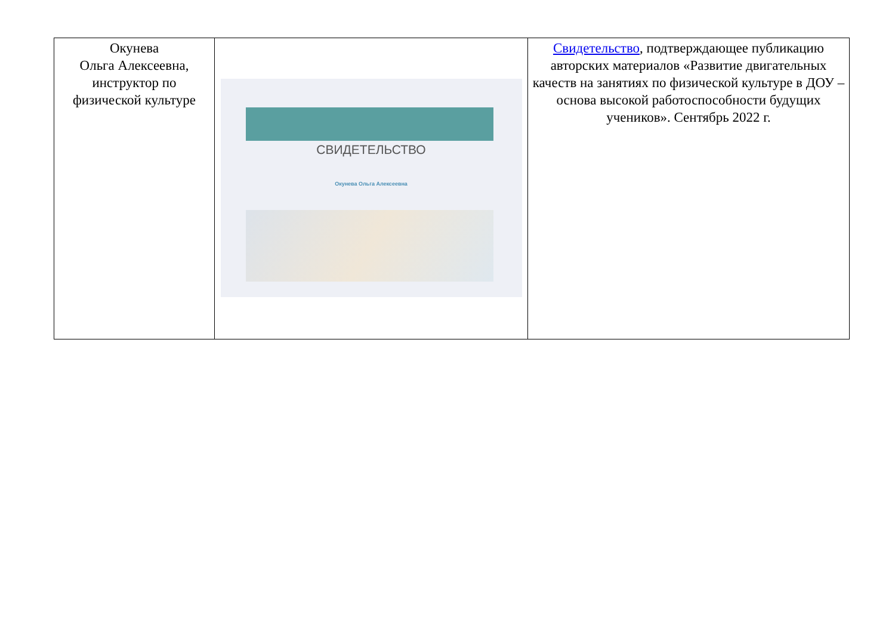| Окунева Ольга Алексеевна, инструктор по физической культуре | СВИДЕТЕЛЬСТВО Окунева Ольга Алексеевна | Свидетельство , подтверждающее публикацию авторских материалов «Развитие двигательных качеств на занятиях по физической культуре в ДОУ – основа высокой работоспособности будущих учеников». Сентябрь 2022 г. |